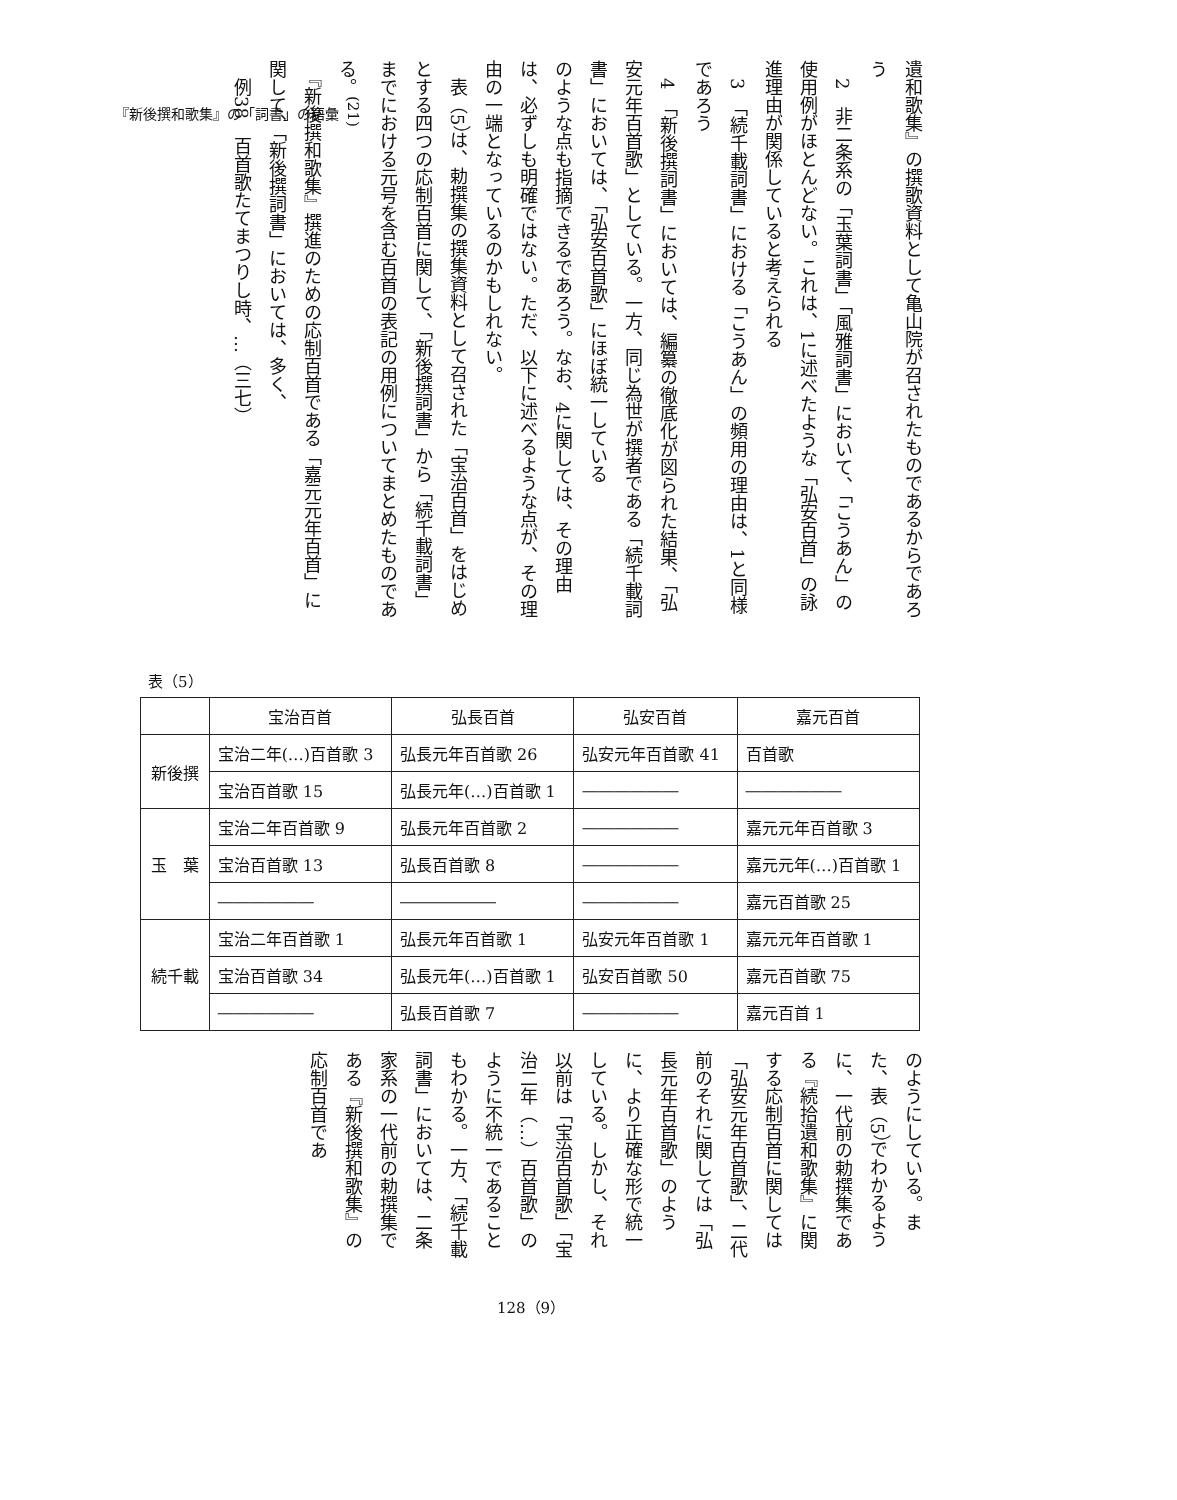『新後撰和歌集』の「詞書」の語彙
遺和歌集』の撰歌資料として亀山院が召されたものであるからであろう
　2　非二条系の「玉葉詞書」「風雅詞書」において、「こうあん」の使用例がほとんどない。これは、1に述べたような「弘安百首」の詠進理由が関係していると考えられる
　3　「続千載詞書」における「こうあん」の頻用の理由は、1と同様であろう
　4　「新後撰詞書」においては、編纂の徹底化が図られた結果、「弘安元年百首歌」としている。一方、同じ為世が撰者である「続千載詞書」においては、「弘安百首歌」にほぼ統一している
のような点も指摘できるであろう。なお、4に関しては、その理由は、必ずしも明確ではない。ただ、以下に述べるような点が、その理由の一端となっているのかもしれない。
　表（5）は、勅撰集の撰集資料として召された「宝治百首」をはじめとする四つの応制百首に関して、「新後撰詞書」から「続千載詞書」までにおける元号を含む百首の表記の用例についてまとめたものである。<sup>(21)</sup>
　『新後撰和歌集』撰進のための応制百首である「嘉元元年百首」に関して、「新後撰詞書」においては、多く、
　例38　百首歌たてまつりし時、…（三七）
表（5）
| | 宝治百首 | 弘長百首 | 弘安百首 | 嘉元百首 |
| --- | --- | --- | --- | --- |
| 新後撰 | 宝治二年(…)百首歌 3 | 弘長元年百首歌 26 | 弘安元年百首歌 41 | 百首歌 |
| | 宝治百首歌 15 | 弘長元年(…)百首歌 1 | ―――――― | ―――――― |
| 玉 葉 | 宝治二年百首歌 9 | 弘長元年百首歌 2 | ―――――― | 嘉元元年百首歌 3 |
| | 宝治百首歌 13 | 弘長百首歌 8 | ―――――― | 嘉元元年(…)百首歌 1 |
| | ―――――― | ―――――― | ―――――― | 嘉元百首歌 25 |
| 続千載 | 宝治二年百首歌 1 | 弘長元年百首歌 1 | 弘安元年百首歌 1 | 嘉元元年百首歌 1 |
| | 宝治百首歌 34 | 弘長元年(…)百首歌 1 | 弘安百首歌 50 | 嘉元百首歌 75 |
| | ―――――― | 弘長百首歌 7 | ―――――― | 嘉元百首 1 |
のようにしている。また、表（5）でわかるように、一代前の勅撰集である『続拾遺和歌集』に関する応制百首に関しては「弘安元年百首歌」、二代前のそれに関しては「弘長元年百首歌」のように、より正確な形で統一している。しかし、それ以前は「宝治百首歌」「宝治二年（…）百首歌」のように不統一であることもわかる。一方、「続千載詞書」においては、二条家系の一代前の勅撰集である『新後撰和歌集』の応制百首であ
128（9）